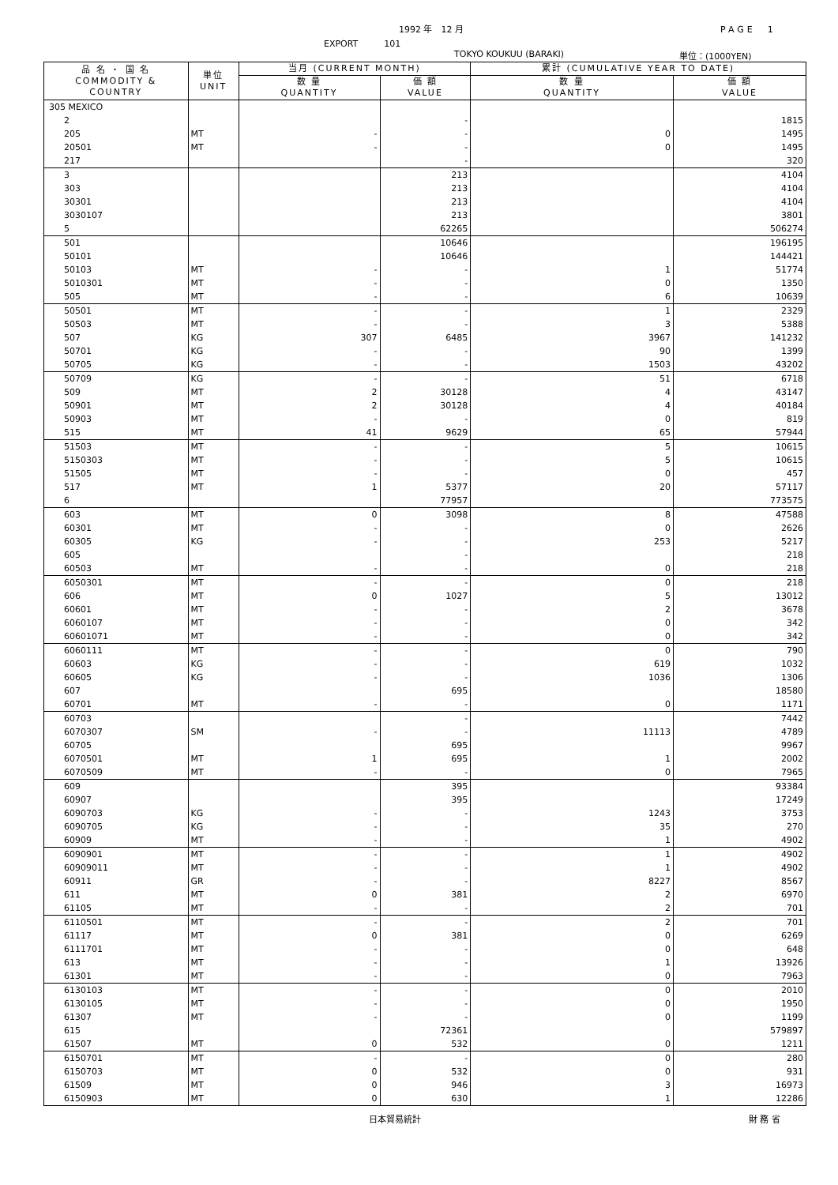1992 年　12 月 PAGE　1
EXPORT　　　101
TOKYO KOUKUU (BARAKI) 単位：(1000YEN)
| 品 名 ・ 国 名 COMMODITY & COUNTRY | 単位 UNIT | 当月 (CURRENT MONTH) | | 累計 (CUMULATIVE YEAR TO DATE) | |
| --- | --- | --- | --- | --- | --- |
| | | 数 量 QUANTITY | 価 額 VALUE | 数 量 QUANTITY | 価 額 VALUE |
| 305 MEXICO | | | | | |
| 2 | | | - | | 1815 |
| 205 | MT | - | - | 0 | 1495 |
| 20501 | MT | - | - | 0 | 1495 |
| 217 | | | - | | 320 |
| 3 | | | 213 | | 4104 |
| 303 | | | 213 | | 4104 |
| 30301 | | | 213 | | 4104 |
| 3030107 | | | 213 | | 3801 |
| 5 | | | 62265 | | 506274 |
| 501 | | | 10646 | | 196195 |
| 50101 | | | 10646 | | 144421 |
| 50103 | MT | - | - | 1 | 51774 |
| 5010301 | MT | - | - | 0 | 1350 |
| 505 | MT | - | - | 6 | 10639 |
| 50501 | MT | - | - | 1 | 2329 |
| 50503 | MT | - | - | 3 | 5388 |
| 507 | KG | 307 | 6485 | 3967 | 141232 |
| 50701 | KG | - | - | 90 | 1399 |
| 50705 | KG | - | - | 1503 | 43202 |
| 50709 | KG | - | - | 51 | 6718 |
| 509 | MT | 2 | 30128 | 4 | 43147 |
| 50901 | MT | 2 | 30128 | 4 | 40184 |
| 50903 | MT | - | - | 0 | 819 |
| 515 | MT | 41 | 9629 | 65 | 57944 |
| 51503 | MT | - | - | 5 | 10615 |
| 5150303 | MT | - | - | 5 | 10615 |
| 51505 | MT | - | - | 0 | 457 |
| 517 | MT | 1 | 5377 | 20 | 57117 |
| 6 | | | 77957 | | 773575 |
| 603 | MT | 0 | 3098 | 8 | 47588 |
| 60301 | MT | - | - | 0 | 2626 |
| 60305 | KG | - | - | 253 | 5217 |
| 605 | | | - | | 218 |
| 60503 | MT | - | - | 0 | 218 |
| 6050301 | MT | - | - | 0 | 218 |
| 606 | MT | 0 | 1027 | 5 | 13012 |
| 60601 | MT | - | - | 2 | 3678 |
| 6060107 | MT | - | - | 0 | 342 |
| 60601071 | MT | - | - | 0 | 342 |
| 6060111 | MT | - | - | 0 | 790 |
| 60603 | KG | - | - | 619 | 1032 |
| 60605 | KG | - | - | 1036 | 1306 |
| 607 | | | 695 | | 18580 |
| 60701 | MT | - | - | 0 | 1171 |
| 60703 | | | - | | 7442 |
| 6070307 | SM | - | - | 11113 | 4789 |
| 60705 | | | 695 | | 9967 |
| 6070501 | MT | 1 | 695 | 1 | 2002 |
| 6070509 | MT | - | - | 0 | 7965 |
| 609 | | | 395 | | 93384 |
| 60907 | | | 395 | | 17249 |
| 6090703 | KG | - | - | 1243 | 3753 |
| 6090705 | KG | - | - | 35 | 270 |
| 60909 | MT | - | - | 1 | 4902 |
| 6090901 | MT | - | - | 1 | 4902 |
| 60909011 | MT | - | - | 1 | 4902 |
| 60911 | GR | - | - | 8227 | 8567 |
| 611 | MT | 0 | 381 | 2 | 6970 |
| 61105 | MT | - | - | 2 | 701 |
| 6110501 | MT | - | - | 2 | 701 |
| 61117 | MT | 0 | 381 | 0 | 6269 |
| 6111701 | MT | - | - | 0 | 648 |
| 613 | MT | - | - | 1 | 13926 |
| 61301 | MT | - | - | 0 | 7963 |
| 6130103 | MT | - | - | 0 | 2010 |
| 6130105 | MT | - | - | 0 | 1950 |
| 61307 | MT | - | - | 0 | 1199 |
| 615 | | | 72361 | | 579897 |
| 61507 | MT | 0 | 532 | 0 | 1211 |
| 6150701 | MT | - | - | 0 | 280 |
| 6150703 | MT | 0 | 532 | 0 | 931 |
| 61509 | MT | 0 | 946 | 3 | 16973 |
| 6150903 | MT | 0 | 630 | 1 | 12286 |
日本貿易統計 財 務 省